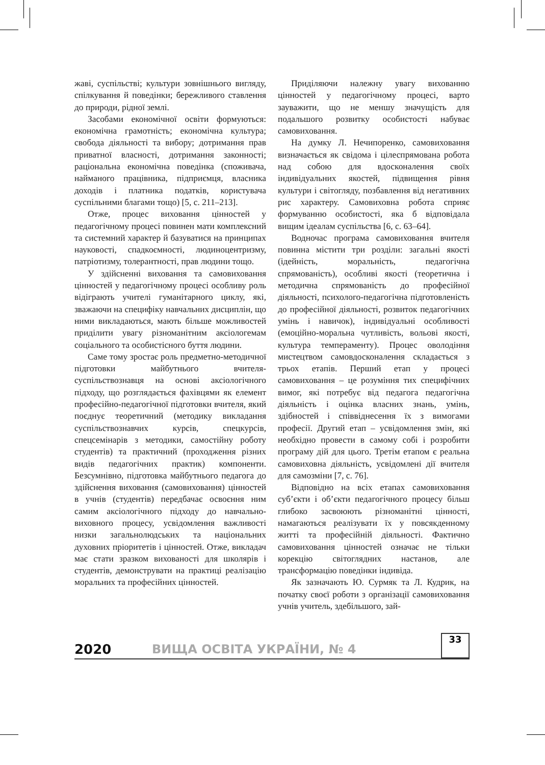жаві, суспільстві; культури зовнішнього вигляду, спілкування й поведінки; бережливого ставлення до природи, рідної землі.
Засобами економічної освіти формуються: економічна грамотність; економічна культура; свобода діяльності та вибору; дотримання прав приватної власності, дотримання законності; раціональна економічна поведінка (споживача, найманого працівника, підприємця, власника доходів і платника податків, користувача суспільними благами тощо) [5, с. 211–213].
Отже, процес виховання цінностей у педагогічному процесі повинен мати комплексний та системний характер й базуватися на принципах науковості, спадкоємності, людиноцентризму, патріотизму, толерантності, прав людини тощо.
У здійсненні виховання та самовиховання цінностей у педагогічному процесі особливу роль відіграють учителі гуманітарного циклу, які, зважаючи на специфіку навчальних дисциплін, що ними викладаються, мають більше можливостей приділити увагу різноманітним аксіологемам соціального та особистісного буття людини.
Саме тому зростає роль предметно-методичної підготовки майбутнього вчителя-суспільствознавця на основі аксіологічного підходу, що розглядається фахівцями як елемент професійно-педагогічної підготовки вчителя, який поєднує теоретичний (методику викладання суспільствознавчих курсів, спецкурсів, спецсемінарів з методики, самостійну роботу студентів) та практичний (проходження різних видів педагогічних практик) компоненти. Безсумнівно, підготовка майбутнього педагога до здійснення виховання (самовиховання) цінностей в учнів (студентів) передбачає освоєння ним самим аксіологічного підходу до навчально-виховного процесу, усвідомлення важливості низки загальнолюдських та національних духовних пріоритетів і цінностей. Отже, викладач має стати зразком вихованості для школярів і студентів, демонструвати на практиці реалізацію моральних та професійних цінностей.
Приділяючи належну увагу вихованню цінностей у педагогічному процесі, варто зауважити, що не меншу значущість для подальшого розвитку особистості набуває самовиховання.
На думку Л. Нечипоренко, самовиховання визначається як свідома і цілеспрямована робота над собою для вдосконалення своїх індивідуальних якостей, підвищення рівня культури і світогляду, позбавлення від негативних рис характеру. Самовиховна робота сприяє формуванню особистості, яка б відповідала вищим ідеалам суспільства [6, с. 63–64].
Водночас програма самовиховання вчителя повинна містити три розділи: загальні якості (ідейність, моральність, педагогічна спрямованість), особливі якості (теоретична і методична спрямованість до професійної діяльності, психолого-педагогічна підготовленість до професійної діяльності, розвиток педагогічних умінь і навичок), індивідуальні особливості (емоційно-моральна чутливість, вольові якості, культура темпераменту). Процес оволодіння мистецтвом самовдосконалення складається з трьох етапів. Перший етап у процесі самовиховання – це розуміння тих специфічних вимог, які потребує від педагога педагогічна діяльність і оцінка власних знань, умінь, здібностей і співвіднесення їх з вимогами професії. Другий етап – усвідомлення змін, які необхідно провести в самому собі і розробити програму дій для цього. Третім етапом є реальна самовиховна діяльність, усвідомлені дії вчителя для самозміни [7, с. 76].
Відповідно на всіх етапах самовиховання суб’єкти і об’єкти педагогічного процесу більш глибоко засвоюють різноманітні цінності, намагаються реалізувати їх у повсякденному житті та професійній діяльності. Фактично самовиховання цінностей означає не тільки корекцію світоглядних настанов, але трансформацію поведінки індивіда.
Як зазначають Ю. Сурмяк та Л. Кудрик, на початку своєї роботи з організації самовиховання учнів учитель, здебільшого, зай-
2020 ВИЩА ОСВІТА УКРАЇНИ, № 4 33